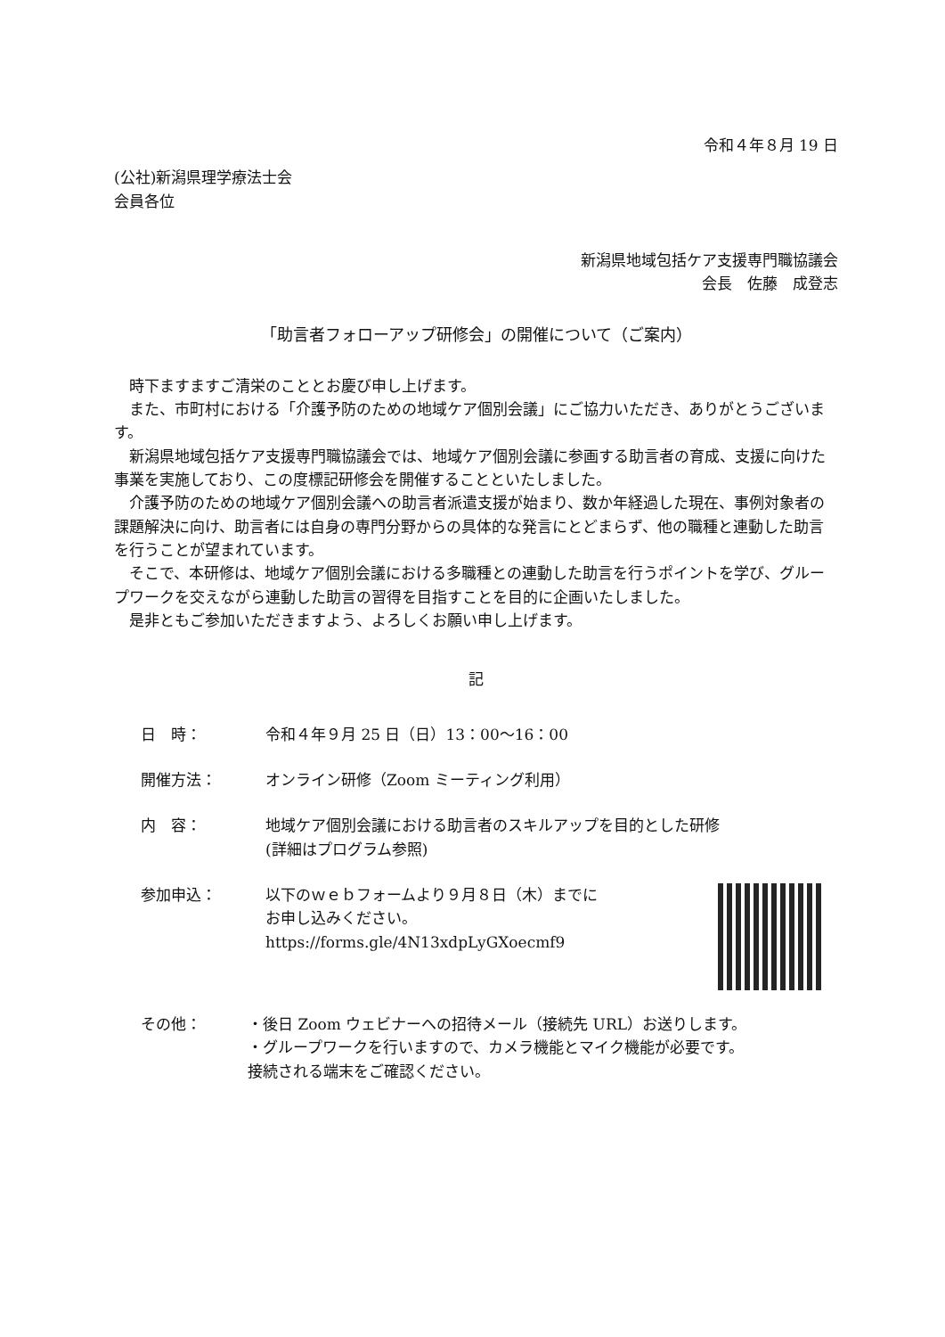令和４年８月 19 日
(公社)新潟県理学療法士会
会員各位
新潟県地域包括ケア支援専門職協議会
会長　佐藤　成登志
「助言者フォローアップ研修会」の開催について（ご案内）
時下ますますご清栄のこととお慶び申し上げます。
また、市町村における「介護予防のための地域ケア個別会議」にご協力いただき、ありがとうございます。
新潟県地域包括ケア支援専門職協議会では、地域ケア個別会議に参画する助言者の育成、支援に向けた事業を実施しており、この度標記研修会を開催することといたしました。
介護予防のための地域ケア個別会議への助言者派遣支援が始まり、数か年経過した現在、事例対象者の課題解決に向け、助言者には自身の専門分野からの具体的な発言にとどまらず、他の職種と連動した助言を行うことが望まれています。
そこで、本研修は、地域ケア個別会議における多職種との連動した助言を行うポイントを学び、グループワークを交えながら連動した助言の習得を目指すことを目的に企画いたしました。
是非ともご参加いただきますよう、よろしくお願い申し上げます。
記
日　時： 令和４年９月 25 日（日）13：00～16：00
開催方法： オンライン研修（Zoom ミーティング利用）
内　容： 地域ケア個別会議における助言者のスキルアップを目的とした研修
(詳細はプログラム参照)
参加申込： 以下のｗｅｂフォームより９月８日（木）までに
お申し込みください。
https://forms.gle/4N13xdpLyGXoecmf9
その他： ・後日 Zoom ウェビナーへの招待メール（接続先 URL）お送りします。
・グループワークを行いますので、カメラ機能とマイク機能が必要です。
接続される端末をご確認ください。